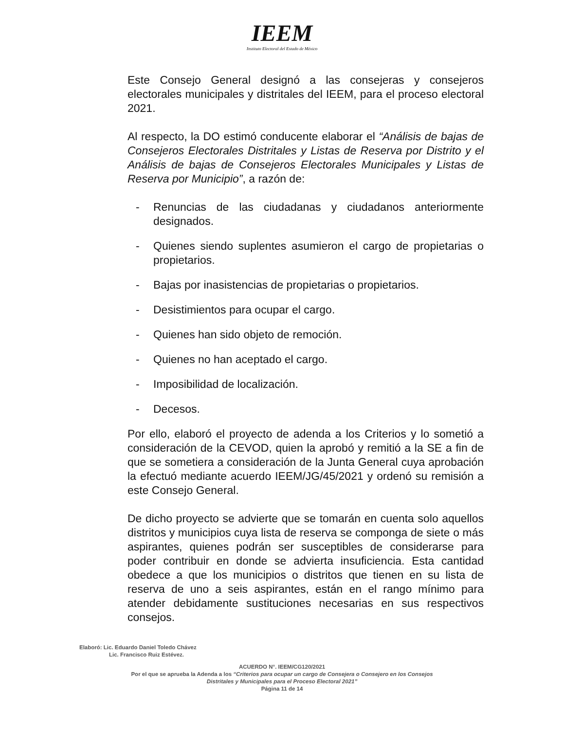IEEM
Instituto Electoral del Estado de México
Este Consejo General designó a las consejeras y consejeros electorales municipales y distritales del IEEM, para el proceso electoral 2021.
Al respecto, la DO estimó conducente elaborar el “Análisis de bajas de Consejeros Electorales Distritales y Listas de Reserva por Distrito y el Análisis de bajas de Consejeros Electorales Municipales y Listas de Reserva por Municipio”, a razón de:
- Renuncias de las ciudadanas y ciudadanos anteriormente designados.
- Quienes siendo suplentes asumieron el cargo de propietarias o propietarios.
- Bajas por inasistencias de propietarias o propietarios.
- Desistimientos para ocupar el cargo.
- Quienes han sido objeto de remoción.
- Quienes no han aceptado el cargo.
- Imposibilidad de localización.
- Decesos.
Por ello, elaboró el proyecto de adenda a los Criterios y lo sometió a consideración de la CEVOD, quien la aprobó y remitió a la SE a fin de que se sometiera a consideración de la Junta General cuya aprobación la efectuó mediante acuerdo IEEM/JG/45/2021 y ordenó su remisión a este Consejo General.
De dicho proyecto se advierte que se tomarán en cuenta solo aquellos distritos y municipios cuya lista de reserva se componga de siete o más aspirantes, quienes podrán ser susceptibles de considerarse para poder contribuir en donde se advierta insuficiencia. Esta cantidad obedece a que los municipios o distritos que tienen en su lista de reserva de uno a seis aspirantes, están en el rango mínimo para atender debidamente sustituciones necesarias en sus respectivos consejos.
Elaboró: Lic. Eduardo Daniel Toledo Chávez
Lic. Francisco Ruiz Estévez.
ACUERDO N°. IEEM/CG120/2021
Por el que se aprueba la Adenda a los “Criterios para ocupar un cargo de Consejera o Consejero en los Consejos
Distritales y Municipales para el Proceso Electoral 2021”
Página 11 de 14